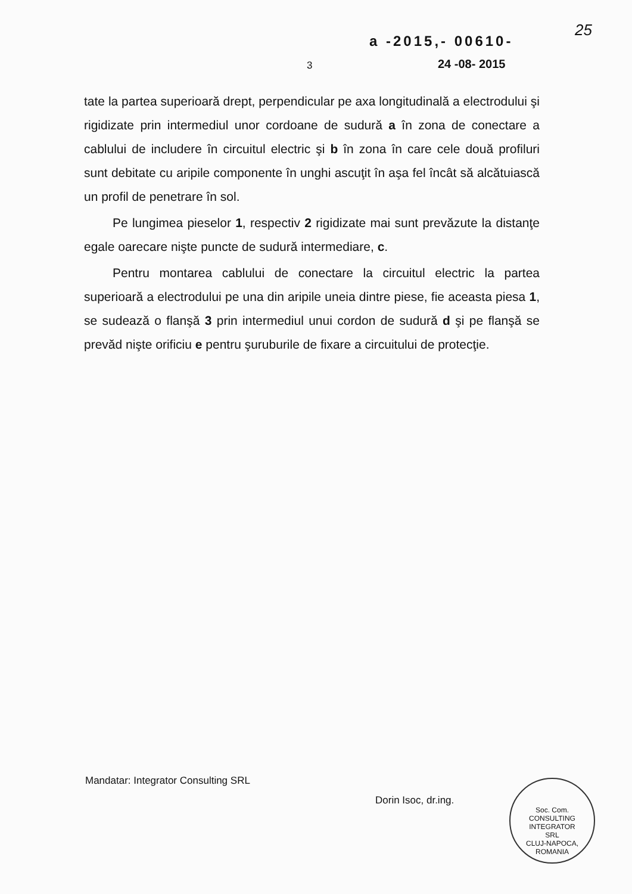a -2015,- 00610-
25
3 24 -08- 2015
tate la partea superioară drept, perpendicular pe axa longitudinală a electrodului şi rigidizate prin intermediul unor cordoane de sudură a în zona de conectare a cablului de includere în circuitul electric şi b în zona în care cele două profiluri sunt debitate cu aripile componente în unghi ascuţit în aşa fel încât să alcătuiască un profil de penetrare în sol.
Pe lungimea pieselor 1, respectiv 2 rigidizate mai sunt prevăzute la distanţe egale oarecare nişte puncte de sudură intermediare, c.
Pentru montarea cablului de conectare la circuitul electric la partea superioară a electrodului pe una din aripile uneia dintre piese, fie aceasta piesa 1, se sudează o flanşă 3 prin intermediul unui cordon de sudură d şi pe flanşă se prevăd nişte orificiu e pentru şuruburile de fixare a circuitului de protecţie.
Mandatar: Integrator Consulting SRL
Dorin Isoc, dr.ing.
Soc. Com.
CONSULTING
INTEGRATOR
SRL
CLUJ-NAPOCA, ROMANIA